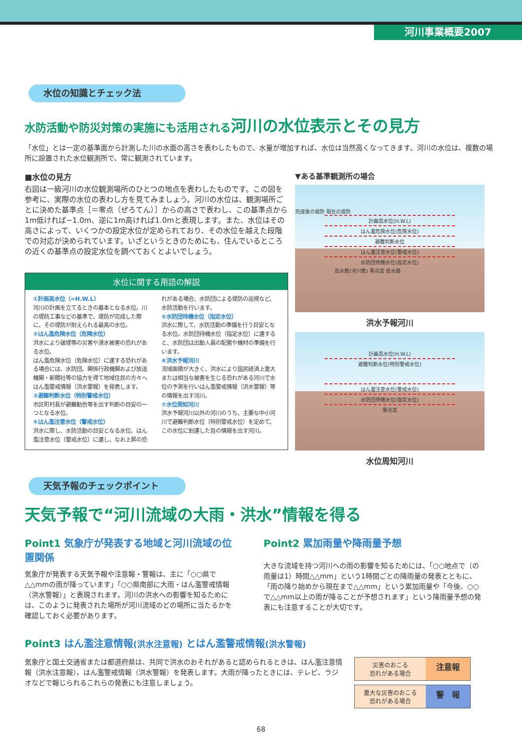河川事業概要2007
水位の知識とチェック法
水防活動や防災対策の実施にも活用される河川の水位表示とその見方
「水位」とは一定の基準面から計測した川の水面の高さを表わしたもので、水量が増加すれば、水位は当然高くなってきます。河川の水位は、複数の場所に設置された水位観測所で、常に観測されています。
■水位の見方
右図は一級河川の水位観測場所のひとつの地点を表わしたものです。この図を参考に、実際の水位の表わし方を見てみましょう。河川の水位は、観測場所ごとに決めた基準点［＝零点（ぜろてん）］からの高さで表わし、この基準点から1m低ければ−1.0m、逆に1m高ければ1.0mと表現します。また、水位はその高さによって、いくつかの設定水位が定められており、その水位を越えた段階での対応が決められています。いざというときのためにも、住んでいるところの近くの基準点の設定水位を調べておくとよいでしょう。
水位に関する用語の解説
①計画高水位（=H.W.L）
河川の計画を立てるときの基本となる水位。川の堤防工事などの基準で、堤防が完成した際に、その堤防が耐えられる最高の水位。
②はん濫危険水位（危険水位）
洪水により破堤等の災害や浸水被害の恐れがある水位。
はん濫危険水位（危険水位）に達する恐れがある場合には、水防団、関係行政機関および放送機関・新聞社等の協力を得て地域住民の方々へはん濫警戒情報（洪水警報）を発表します。
③避難判断水位（特別警戒水位）
市区町村長が避難勧告等を出す判断の目安の一つとなる水位。
④はん濫注意水位（警戒水位）
洪水に際し、水防活動の目安となる水位。はん濫注意水位（警戒水位）に達し、なお上昇の恐れがある場合、水防団による堤防の巡視など、水防活動を行います。
⑤水防団待機水位（指定水位）
洪水に際して、水防活動の準備を行う目安となる水位。水防団待機水位（指定水位）に達すると、水防団は出動人員の配置や機材の準備を行います。
⑥洪水予報河川
流域面積が大きく、洪水により国民経済上重大または相当な被害を生じる恐れがある河川で水位の予測を行いはん濫警戒情報（洪水警報）等の情報を出す河川。
⑦水位周知河川
洪水予報河川以外の河川のうち、主要な中小河川で避難判断水位（特別警戒水位）を定めて、この水位に到達した旨の情報を出す河川。
▼ある基準観測所の場合
完成後の堤防 現在の堤防
計画高水位(H.W.L)
はん濫危険水位(危険水位)
避難判断水位
はん濫注意水位(警戒水位)
水防団待機水位(指定水位)
高水敷(河川敷) 零点高 低水路
洪水予報河川
計画高水位(H.W.L)
避難判断水位(特別警戒水位)
はん濫注意水位(警戒水位)
水防団待機水位(指定水位)
零点高
水位周知河川
天気予報のチェックポイント
天気予報で“河川流域の大雨・洪水”情報を得る
Point1 気象庁が発表する地域と河川流域の位置関係
気象庁が発表する天気予報や注意報・警報は、主に「○○県で△△mmの雨が降っています」「○○県南部に大雨・はん濫警戒情報（洪水警報）」と表現されます。河川の洪水への影響を知るためには、このように発表された場所が河川流域のどの場所に当たるかを確認しておく必要があります。
Point2 累加雨量や降雨量予想
大きな流域を持つ河川への雨の影響を知るためには、「○○地点で（の雨量は1）時間△△mm」という1時間ごとの降雨量の発表とともに、「雨の降り始めから現在まで△△mm」という累加雨量や「今後、○○で△△mm以上の雨が降ることが予想されます」という降雨量予想の発表にも注意することが大切です。
Point3 はん濫注意情報(洪水注意報) とはん濫警戒情報(洪水警報)
気象庁と国土交通省または都道府県は、共同で洪水のおそれがあると認められるときは、はん濫注意情報（洪水注意報）、はん濫警戒情報（洪水警報）を発表します。大雨が降ったときには、テレビ、ラジオなどで報じられるこれらの発表にも注意しましょう。
災害のおこる
恐れがある場合
注意報
重大な災害のおこる
恐れがある場合
警　報
68